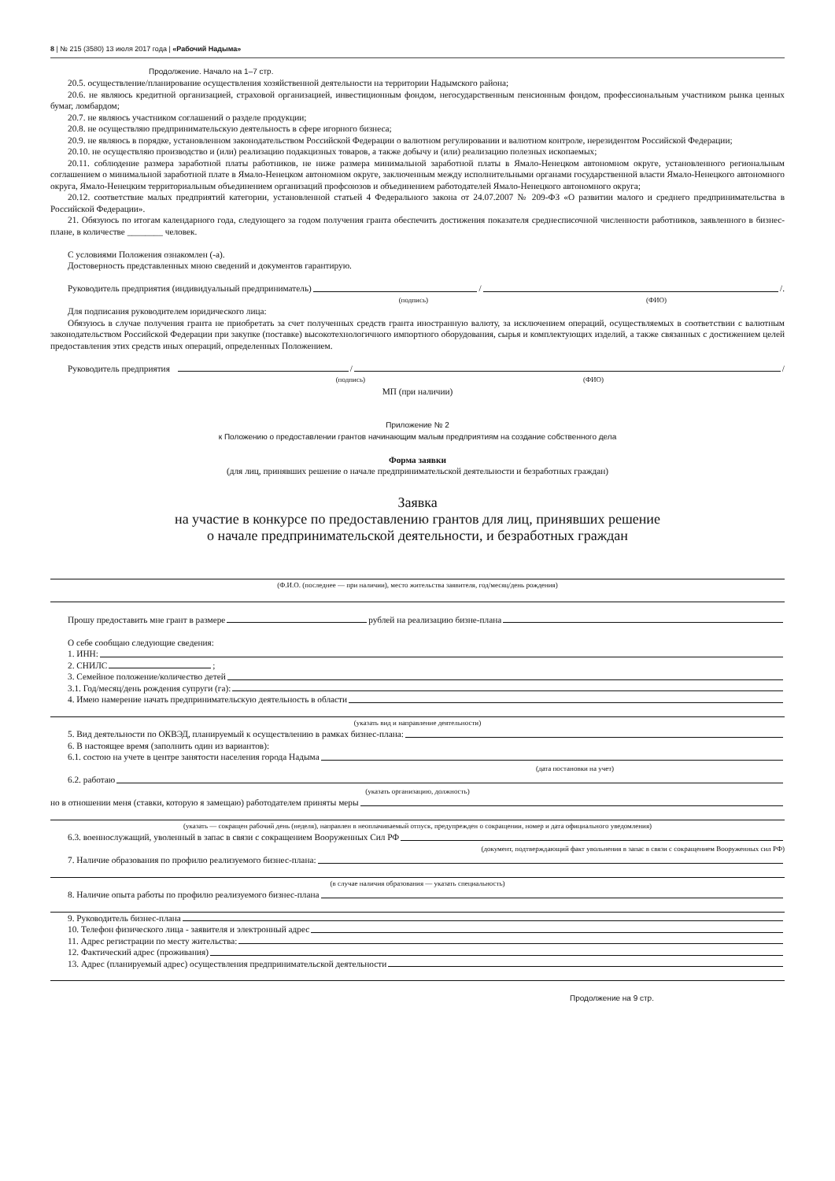8 | № 215 (3580) 13 июля 2017 года | «Рабочий Надыма»
Продолжение. Начало на 1–7 стр.
20.5. осуществление/планирование осуществления хозяйственной деятельности на территории Надымского района;
20.6. не являюсь кредитной организацией, страховой организацией, инвестиционным фондом, негосударственным пенсионным фондом, профессиональным участником рынка ценных бумаг, ломбардом;
20.7. не являюсь участником соглашений о разделе продукции;
20.8. не осуществляю предпринимательскую деятельность в сфере игорного бизнеса;
20.9. не являюсь в порядке, установленном законодательством Российской Федерации о валютном регулировании и валютном контроле, нерезидентом Российской Федерации;
20.10. не осуществляю производство и (или) реализацию подакцизных товаров, а также добычу и (или) реализацию полезных ископаемых;
20.11. соблюдение размера заработной платы работников, не ниже размера минимальной заработной платы в Ямало-Ненецком автономном округе, установленного региональным соглашением о минимальной заработной плате в Ямало-Ненецком автономном округе, заключенным между исполнительными органами государственной власти Ямало-Ненецкого автономного округа, Ямало-Ненецким территориальным объединением организаций профсоюзов и объединением работодателей Ямало-Ненецкого автономного округа;
20.12. соответствие малых предприятий категории, установленной статьей 4 Федерального закона от 24.07.2007 № 209-ФЗ «О развитии малого и среднего предпринимательства в Российской Федерации».
21. Обязуюсь по итогам календарного года, следующего за годом получения гранта обеспечить достижения показателя среднесписочной численности работников, заявленного в бизнес-плане, в количестве ________ человек.
С условиями Положения ознакомлен (-а).
Достоверность представленных мною сведений и документов гарантирую.
Руководитель предприятия (индивидуальный предприниматель) / /.
(подпись) (ФИО)
Для подписания руководителем юридического лица:
Обязуюсь в случае получения гранта не приобретать за счет полученных средств гранта иностранную валюту, за исключением операций, осуществляемых в соответствии с валютным законодательством Российской Федерации при закупке (поставке) высокотехнологичного импортного оборудования, сырья и комплектующих изделий, а также связанных с достижением целей предоставления этих средств иных операций, определенных Положением.
Руководитель предприятия / /
(подпись) (ФИО)
МП (при наличии)
Приложение № 2
к Положению о предоставлении грантов начинающим малым предприятиям на создание собственного дела
Форма заявки
(для лиц, принявших решение о начале предпринимательской деятельности и безработных граждан)
Заявка
на участие в конкурсе по предоставлению грантов для лиц, принявших решение
о начале предпринимательской деятельности, и безработных граждан
(Ф.И.О. (последнее — при наличии), место жительства заявителя, год/месяц/день рождения)
Прошу предоставить мне грант в размере рублей на реализацию бизне-плана
О себе сообщаю следующие сведения:
1. ИНН:
2. СНИЛС ;
3. Семейное положение/количество детей
3.1. Год/месяц/день рождения супруги (га):
4. Имею намерение начать предпринимательскую деятельность в области
(указать вид и направление деятельности)
5. Вид деятельности по ОКВЭД, планируемый к осуществлению в рамках бизнес-плана:
6. В настоящее время (заполнить один из вариантов):
6.1. состою на учете в центре занятости населения города Надыма
(дата постановки на учет)
6.2. работаю
(указать организацию, должность)
но в отношении меня (ставки, которую я замещаю) работодателем приняты меры
(указать — сокращен рабочий день (неделя), направлен в неоплачиваемый отпуск, предупрежден о сокращении, номер и дата официального уведомления)
6.3. военнослужащий, уволенный в запас в связи с сокращением Вооруженных Сил РФ
(документ, подтверждающий факт увольнения в запас в связи с сокращением Вооруженных сил РФ)
7. Наличие образования по профилю реализуемого бизнес-плана:
(в случае наличия образования — указать специальность)
8. Наличие опыта работы по профилю реализуемого бизнес-плана
9. Руководитель бизнес-плана
10. Телефон физического лица - заявителя и электронный адрес
11. Адрес регистрации по месту жительства:
12. Фактический адрес (проживания)
13. Адрес (планируемый адрес) осуществления предпринимательской деятельности
Продолжение на 9 стр.